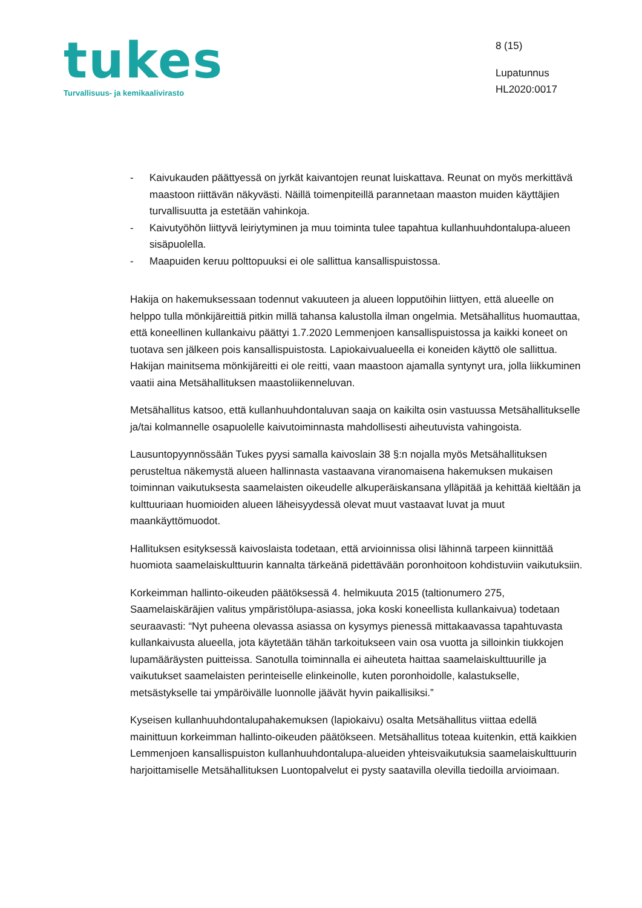tukes
Turvallisuus- ja kemikaalivirasto
8 (15)
Lupatunnus
HL2020:0017
- Kaivukauden päättyessä on jyrkät kaivantojen reunat luiskattava. Reunat on myös merkittävä maastoon riittävän näkyvästi. Näillä toimenpiteillä parannetaan maaston muiden käyttäjien turvallisuutta ja estetään vahinkoja.
- Kaivutyöhön liittyvä leiriytyminen ja muu toiminta tulee tapahtua kullanhuuhdontalupa-alueen sisäpuolella.
- Maapuiden keruu polttopuuksi ei ole sallittua kansallispuistossa.
Hakija on hakemuksessaan todennut vakuuteen ja alueen lopputöihin liittyen, että alueelle on helppo tulla mönkijäreittiä pitkin millä tahansa kalustolla ilman ongelmia. Metsähallitus huomauttaa, että koneellinen kullankaivu päättyi 1.7.2020 Lemmenjoen kansallispuistossa ja kaikki koneet on tuotava sen jälkeen pois kansallispuistosta. Lapiokaivualueella ei koneiden käyttö ole sallittua. Hakijan mainitsema mönkijäreitti ei ole reitti, vaan maastoon ajamalla syntynyt ura, jolla liikkuminen vaatii aina Metsähallituksen maastoliikenneluvan.
Metsähallitus katsoo, että kullanhuuhdontaluvan saaja on kaikilta osin vastuussa Metsähallitukselle ja/tai kolmannelle osapuolelle kaivutoiminnasta mahdollisesti aiheutuvista vahingoista.
Lausuntopyynnössään Tukes pyysi samalla kaivoslain 38 §:n nojalla myös Metsähallituksen perusteltua näkemystä alueen hallinnasta vastaavana viranomaisena hakemuksen mukaisen toiminnan vaikutuksesta saamelaisten oikeudelle alkuperäiskansana ylläpitää ja kehittää kieltään ja kulttuuriaan huomioiden alueen läheisyydessä olevat muut vastaavat luvat ja muut maankäyttömuodot.
Hallituksen esityksessä kaivoslaista todetaan, että arvioinnissa olisi lähinnä tarpeen kiinnittää huomiota saamelaiskulttuurin kannalta tärkeänä pidettävään poronhoitoon kohdistuviin vaikutuksiin.
Korkeimman hallinto-oikeuden päätöksessä 4. helmikuuta 2015 (taltionumero 275, Saamelaiskäräjien valitus ympäristölupa-asiassa, joka koski koneellista kullankaivua) todetaan seuraavasti: “Nyt puheena olevassa asiassa on kysymys pienessä mittakaavassa tapahtuvasta kullankaivusta alueella, jota käytetään tähän tarkoitukseen vain osa vuotta ja silloinkin tiukkojen lupamääräysten puitteissa. Sanotulla toiminnalla ei aiheuteta haittaa saamelaiskulttuurille ja vaikutukset saamelaisten perinteiselle elinkeinolle, kuten poronhoidolle, kalastukselle, metsästykselle tai ympäröivälle luonnolle jäävät hyvin paikallisiksi.”
Kyseisen kullanhuuhdontalupahakemuksen (lapiokaivu) osalta Metsähallitus viittaa edellä mainittuun korkeimman hallinto-oikeuden päätökseen. Metsähallitus toteaa kuitenkin, että kaikkien Lemmenjoen kansallispuiston kullanhuuhdontalupa-alueiden yhteisvaikutuksia saamelaiskulttuurin harjoittamiselle Metsähallituksen Luontopalvelut ei pysty saatavilla olevilla tiedoilla arvioimaan.